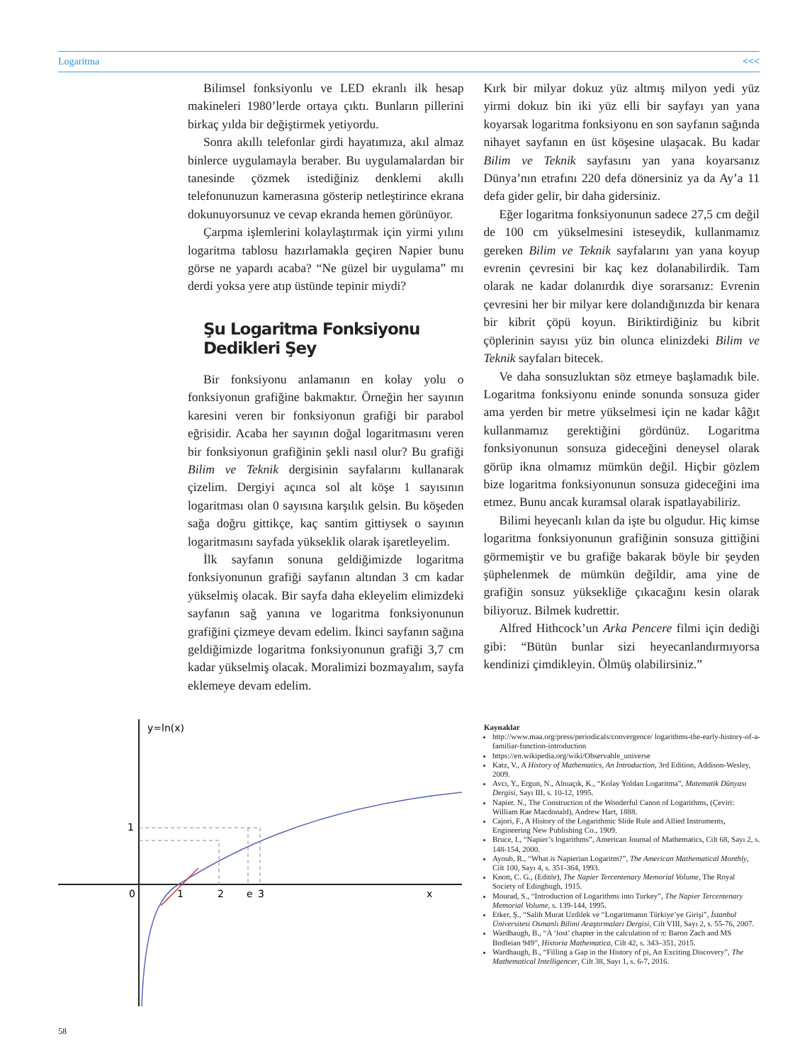Logaritma <<<
Bilimsel fonksiyonlu ve LED ekranlı ilk hesap makineleri 1980’lerde ortaya çıktı. Bunların pillerini birkaç yılda bir değiştirmek yetiyordu.
Sonra akıllı telefonlar girdi hayatımıza, akıl almaz binlerce uygulamayla beraber. Bu uygulamalardan bir tanesinde çözmek istediğiniz denklemi akıllı telefonunuzun kamerasına gösterip netleştirince ekrana dokunuyorsunuz ve cevap ekranda hemen görünüyor.
Çarpma işlemlerini kolaylaştırmak için yirmi yılını logaritma tablosu hazırlamakla geçiren Napier bunu görse ne yapardı acaba? “Ne güzel bir uygulama” mı derdi yoksa yere atıp üstünde tepinir miydi?
Şu Logaritma Fonksiyonu
Dedikleri Şey
Bir fonksiyonu anlamanın en kolay yolu o fonksiyonun grafiğine bakmaktır. Örneğin her sayının karesini veren bir fonksiyonun grafiği bir parabol eğrisidir. Acaba her sayının doğal logaritmasını veren bir fonksiyonun grafiğinin şekli nasıl olur? Bu grafiği Bilim ve Teknik dergisinin sayfalarını kullanarak çizelim. Dergiyi açınca sol alt köşe 1 sayısının logaritması olan 0 sayısına karşılık gelsin. Bu köşeden sağa doğru gittikçe, kaç santim gittiysek o sayının logaritmasını sayfada yükseklik olarak işaretleyelim.
İlk sayfanın sonuna geldiğimizde logaritma fonksiyonunun grafiği sayfanın altından 3 cm kadar yükselmiş olacak. Bir sayfa daha ekleyelim elimizdeki sayfanın sağ yanına ve logaritma fonksiyonunun grafiğini çizmeye devam edelim. İkinci sayfanın sağına geldiğimizde logaritma fonksiyonunun grafiği 3,7 cm kadar yükselmiş olacak. Moralimizi bozmayalım, sayfa eklemeye devam edelim.
Kırk bir milyar dokuz yüz altmış milyon yedi yüz yirmi dokuz bin iki yüz elli bir sayfayı yan yana koyarsak logaritma fonksiyonu en son sayfanın sağında nihayet sayfanın en üst köşesine ulaşacak. Bu kadar Bilim ve Teknik sayfasını yan yana koyarsanız Dünya’nın etrafını 220 defa dönersiniz ya da Ay’a 11 defa gider gelir, bir daha gidersiniz.
Eğer logaritma fonksiyonunun sadece 27,5 cm değil de 100 cm yükselmesini isteseydik, kullanmamız gereken Bilim ve Teknik sayfalarını yan yana koyup evrenin çevresini bir kaç kez dolanabilirdik. Tam olarak ne kadar dolanırdık diye sorarsanız: Evrenin çevresini her bir milyar kere dolandığınızda bir kenara bir kibrit çöpü koyun. Biriktirdiğiniz bu kibrit çöplerinin sayısı yüz bin olunca elinizdeki Bilim ve Teknik sayfaları bitecek.
Ve daha sonsuzluktan söz etmeye başlamadık bile. Logaritma fonksiyonu eninde sonunda sonsuza gider ama yerden bir metre yükselmesi için ne kadar kâğıt kullanmamız gerektiğini gördünüz. Logaritma fonksiyonunun sonsuza gideceğini deneysel olarak görüp ikna olmamız mümkün değil. Hiçbir gözlem bize logaritma fonksiyonunun sonsuza gideceğini ima etmez. Bunu ancak kuramsal olarak ispatlayabiliriz.
Bilimi heyecanlı kılan da işte bu olgudur. Hiç kimse logaritma fonksiyonunun grafiğinin sonsuza gittiğini görmemiştir ve bu grafiğe bakarak böyle bir şeyden şüphelenmek de mümkün değildir, ama yine de grafiğin sonsuz yüksekliğe çıkacağını kesin olarak biliyoruz. Bilmek kudrettir.
Alfred Hithcock’un Arka Pencere filmi için dediği gibi: “Bütün bunlar sizi heyecanlandırmıyorsa kendinizi çimdikleyin. Ölmüş olabilirsiniz.”
y=ln(x)
0
1
2
e
3
x
1
Kaynaklar
http://www.maa.org/press/periodicals/convergence/ logarithms-the-early-history-of-a-familiar-function-introduction
https://en.wikipedia.org/wiki/Observable_universe
Katz, V., A History of Mathematics, An Introduction, 3rd Edition, Addison-Wesley, 2009.
Avcı, Y., Ergun, N., Alnıaçık, K., “Kolay Yoldan Logaritma”, Matematik Dünyası Dergisi, Sayı III, s. 10-12, 1995.
Napier. N., The Construction of the Wonderful Canon of Logarithms, (Çeviri: William Rae Macdonald), Andrew Hart, 1888.
Cajori, F., A History of the Logarithmic Slide Rule and Allied Instruments, Engineering New Publishing Co., 1909.
Bruce, I., “Napier’s logarithms”, American Journal of Mathematics, Cilt 68, Sayı 2, s. 148-154, 2000.
Ayoub, R., “What is Napierian Logaritm?”, The American Mathematical Monthly, Cilt 100, Sayı 4, s. 351-364, 1993.
Knott, C. G., (Editör), The Napier Tercentenary Memorial Volume, The Royal Society of Edingbugh, 1915.
Mourad, S., “Introduction of Logarithms into Turkey”, The Napier Tercentenary Memorial Volume, s. 139-144, 1995.
Etker, Ş., “Salih Murat Uzdilek ve “Logaritmanın Türkiye’ye Girişi”, İstanbul Üniversitesi Osmanlı Bilimi Araştırmaları Dergisi, Cilt VIII, Sayı 2, s. 55-76, 2007.
Wardhaugh, B., “A ‘lost’ chapter in the calculation of π: Baron Zach and MS Bodleian 949”, Historia Mathematica, Cilt 42, s. 343–351, 2015.
Wardhaugh, B., “Filling a Gap in the History of pi, An Exciting Discovery”, The Mathematical Intelligencer, Cilt 38, Sayı 1, s. 6-7, 2016.
58